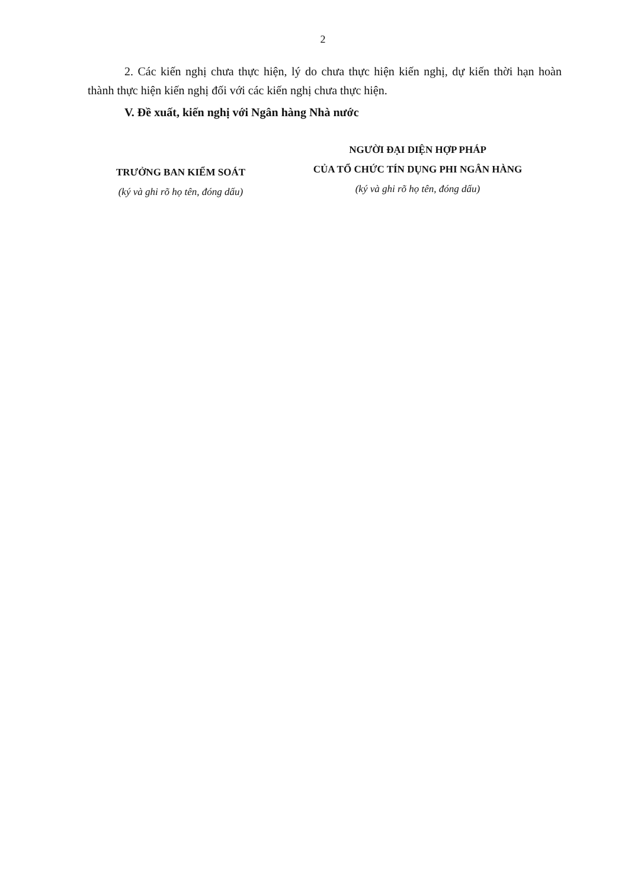2
2. Các kiến nghị chưa thực hiện, lý do chưa thực hiện kiến nghị, dự kiến thời hạn hoàn thành thực hiện kiến nghị đối với các kiến nghị chưa thực hiện.
V. Đề xuất, kiến nghị với Ngân hàng Nhà nước
TRƯỞNG BAN KIỂM SOÁT
(ký và ghi rõ họ tên, đóng dấu)
NGƯỜI ĐẠI DIỆN HỢP PHÁP
CỦA TỔ CHỨC TÍN DỤNG PHI NGÂN HÀNG
(ký và ghi rõ họ tên, đóng dấu)